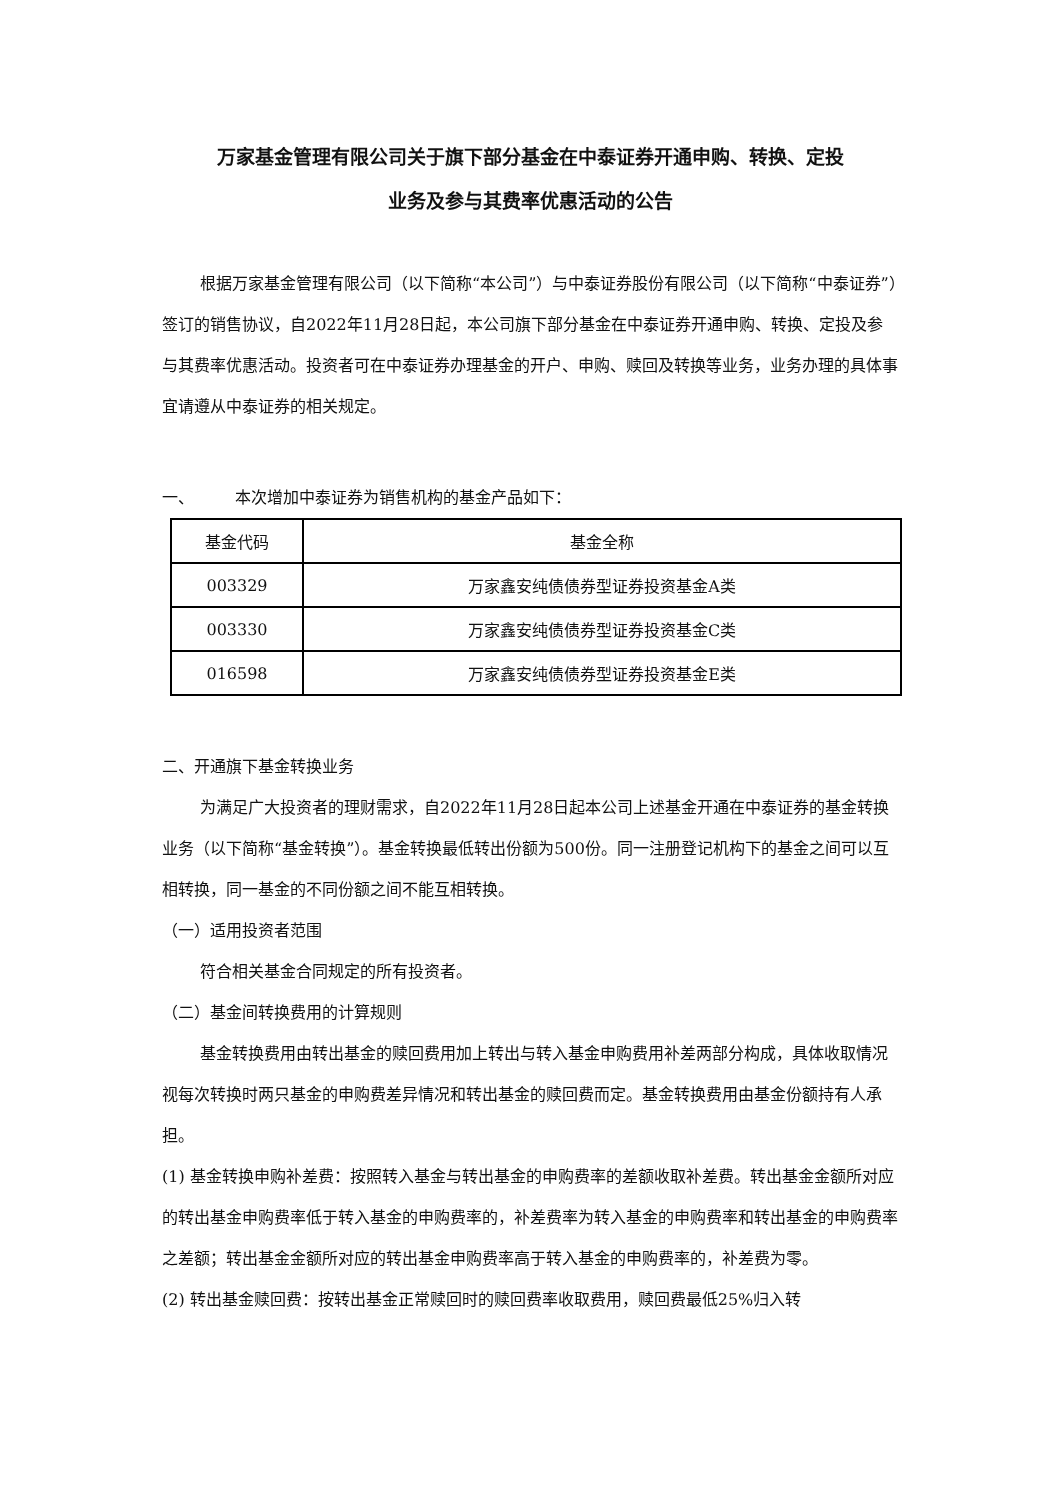万家基金管理有限公司关于旗下部分基金在中泰证券开通申购、转换、定投
业务及参与其费率优惠活动的公告
根据万家基金管理有限公司（以下简称“本公司”）与中泰证券股份有限公司（以下简称“中泰证券”）签订的销售协议，自2022年11月28日起，本公司旗下部分基金在中泰证券开通申购、转换、定投及参与其费率优惠活动。投资者可在中泰证券办理基金的开户、申购、赎回及转换等业务，业务办理的具体事宜请遵从中泰证券的相关规定。
一、 本次增加中泰证券为销售机构的基金产品如下：
| 基金代码 | 基金全称 |
| --- | --- |
| 003329 | 万家鑫安纯债债券型证券投资基金A类 |
| 003330 | 万家鑫安纯债债券型证券投资基金C类 |
| 016598 | 万家鑫安纯债债券型证券投资基金E类 |
二、开通旗下基金转换业务
为满足广大投资者的理财需求，自2022年11月28日起本公司上述基金开通在中泰证券的基金转换业务（以下简称“基金转换”）。基金转换最低转出份额为500份。同一注册登记机构下的基金之间可以互相转换，同一基金的不同份额之间不能互相转换。
（一）适用投资者范围
符合相关基金合同规定的所有投资者。
（二）基金间转换费用的计算规则
基金转换费用由转出基金的赎回费用加上转出与转入基金申购费用补差两部分构成，具体收取情况视每次转换时两只基金的申购费差异情况和转出基金的赎回费而定。基金转换费用由基金份额持有人承担。
(1) 基金转换申购补差费：按照转入基金与转出基金的申购费率的差额收取补差费。转出基金金额所对应的转出基金申购费率低于转入基金的申购费率的，补差费率为转入基金的申购费率和转出基金的申购费率之差额；转出基金金额所对应的转出基金申购费率高于转入基金的申购费率的，补差费为零。
(2) 转出基金赎回费：按转出基金正常赎回时的赎回费率收取费用，赎回费最低25%归入转